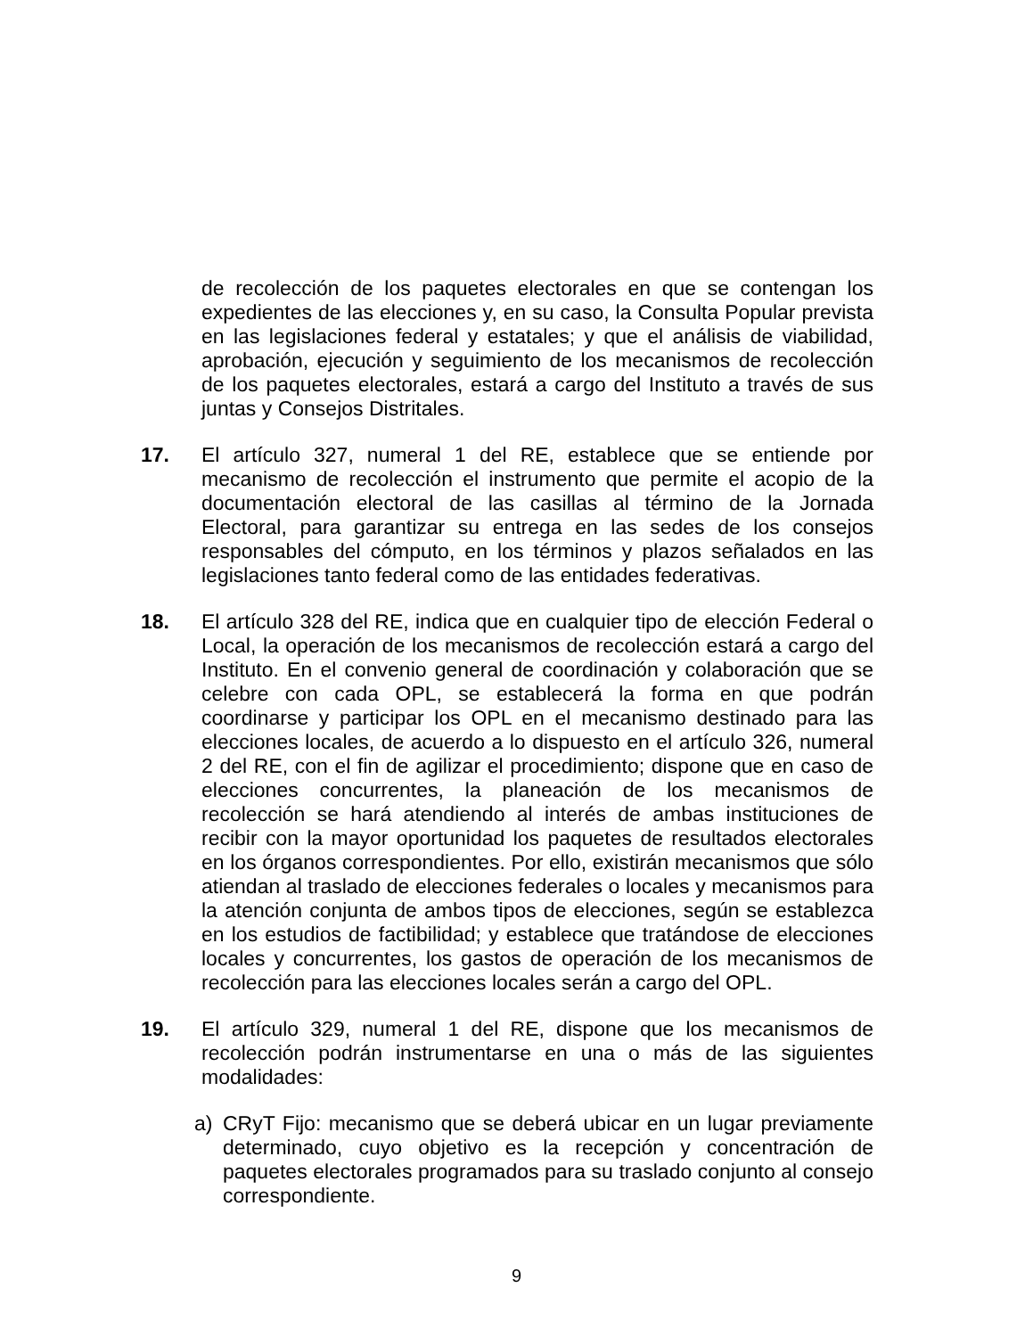de recolección de los paquetes electorales en que se contengan los expedientes de las elecciones y, en su caso, la Consulta Popular prevista en las legislaciones federal y estatales; y que el análisis de viabilidad, aprobación, ejecución y seguimiento de los mecanismos de recolección de los paquetes electorales, estará a cargo del Instituto a través de sus juntas y Consejos Distritales.
17. El artículo 327, numeral 1 del RE, establece que se entiende por mecanismo de recolección el instrumento que permite el acopio de la documentación electoral de las casillas al término de la Jornada Electoral, para garantizar su entrega en las sedes de los consejos responsables del cómputo, en los términos y plazos señalados en las legislaciones tanto federal como de las entidades federativas.
18. El artículo 328 del RE, indica que en cualquier tipo de elección Federal o Local, la operación de los mecanismos de recolección estará a cargo del Instituto. En el convenio general de coordinación y colaboración que se celebre con cada OPL, se establecerá la forma en que podrán coordinarse y participar los OPL en el mecanismo destinado para las elecciones locales, de acuerdo a lo dispuesto en el artículo 326, numeral 2 del RE, con el fin de agilizar el procedimiento; dispone que en caso de elecciones concurrentes, la planeación de los mecanismos de recolección se hará atendiendo al interés de ambas instituciones de recibir con la mayor oportunidad los paquetes de resultados electorales en los órganos correspondientes. Por ello, existirán mecanismos que sólo atiendan al traslado de elecciones federales o locales y mecanismos para la atención conjunta de ambos tipos de elecciones, según se establezca en los estudios de factibilidad; y establece que tratándose de elecciones locales y concurrentes, los gastos de operación de los mecanismos de recolección para las elecciones locales serán a cargo del OPL.
19. El artículo 329, numeral 1 del RE, dispone que los mecanismos de recolección podrán instrumentarse en una o más de las siguientes modalidades:
a) CRyT Fijo: mecanismo que se deberá ubicar en un lugar previamente determinado, cuyo objetivo es la recepción y concentración de paquetes electorales programados para su traslado conjunto al consejo correspondiente.
9